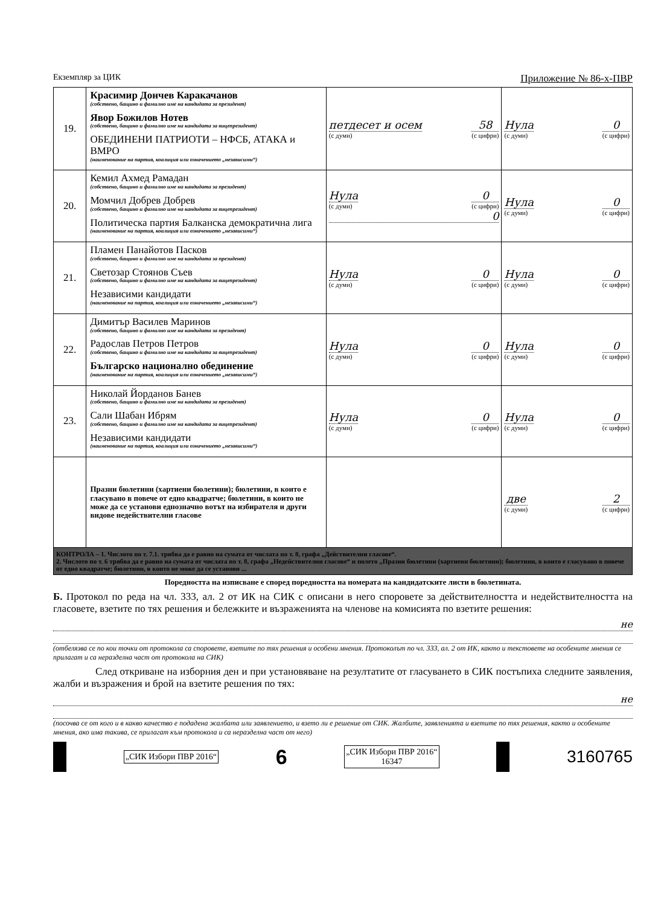Екземпляр за ЦИК Приложение № 86-х-ПВР
| 19. | Красимир Дончев Каракачанов (собствено, бащино и фамилно име на кандидата за президент) Явор Божилов Нотев (собствено, бащино и фамилно име на кандидата за вицепрезидент) ОБЕДИНЕНИ ПАТРИОТИ – НФСБ, АТАКА и ВМРО (наименование на партия, коалиция или означението „независими“) | петдесет и осем (с думи) 58 (с цифри) | Нула (с думи) 0 (с цифри) |
| 20. | Кемил Ахмед Рамадан (собствено, бащино и фамилно име на кандидата за президент) Момчил Добрев Добрев (собствено, бащино и фамилно име на кандидата за вицепрезидент) Политическа партия Балканска демократична лига (наименование на партия, коалиция или означението „независими“) | Нула (с думи) 0 (с цифри) 0 | Нула (с думи) 0 (с цифри) |
| 21. | Пламен Панайотов Пасков (собствено, бащино и фамилно име на кандидата за президент) Светозар Стоянов Съев (собствено, бащино и фамилно име на кандидата за вицепрезидент) Независими кандидати (наименование на партия, коалиция или означението „независими“) | Нула (с думи) 0 (с цифри) | Нула (с думи) 0 (с цифри) |
| 22. | Димитър Василев Маринов (собствено, бащино и фамилно име на кандидата за президент) Радослав Петров Петров (собствено, бащино и фамилно име на кандидата за вицепрезидент) Българско национално обединение (наименование на партия, коалиция или означението „независими“) | Нула (с думи) 0 (с цифри) | Нула (с думи) 0 (с цифри) |
| 23. | Николай Йорданов Банев (собствено, бащино и фамилно име на кандидата за президент) Сали Шабан Ибрям (собствено, бащино и фамилно име на кандидата за вицепрезидент) Независими кандидати (наименование на партия, коалиция или означението „независими“) | Нула (с думи) 0 (с цифри) | Нула (с думи) 0 (с цифри) |
| | Празни бюлетини (хартиени бюлетини); бюлетини, в които е гласувано в повече от едно квадратче; бюлетини, в които не може да се установи еднозначно вотът на избирателя и други видове недействителни гласове | | две (с думи) 2 (с цифри) |
| КОНТРОЛА – 1. Числото по т. 7.1. трябва да е равно на сумата от числата по т. 8, графа „Действителни гласове“. 2. Числото по т. 6 трябва да е равно на сумата от числата по т. 8, графа „Недействителни гласове“ и полето „Празни бюлетини (хартиени бюлетини); бюлетини, в които е гласувано в повече от едно квадратче; бюлетини, в които не може да се установи ... | | | |
Поредността на изписване е според поредността на номерата на кандидатските листи в бюлетината.
Б. Протокол по реда на чл. 333, ал. 2 от ИК на СИК с описани в него споровете за действителността и недействителността на гласовете, взетите по тях решения и бележките и възраженията на членове на комисията по взетите решения:
не
(отбелязва се по кои точки от протокола са споровете, взетите по тях решения и особени мнения. Протоколът по чл. 333, ал. 2 от ИК, както и текстовете на особените мнения се прилагат и са неразделна част от протокола на СИК)
След откриване на изборния ден и при установяване на резултатите от гласуването в СИК постъпиха следните заявления, жалби и възражения и брой на взетите решения по тях:
не
(посочва се от кого и в какво качество е подадена жалбата или заявлението, и взето ли е решение от СИК. Жалбите, заявленията и взетите по тях решения, както и особените мнения, ако има такива, се прилагат към протокола и са неразделна част от него)
„СИК Избори ПВР 2016“6 „СИК Избори ПВР 2016“
16347 3160765